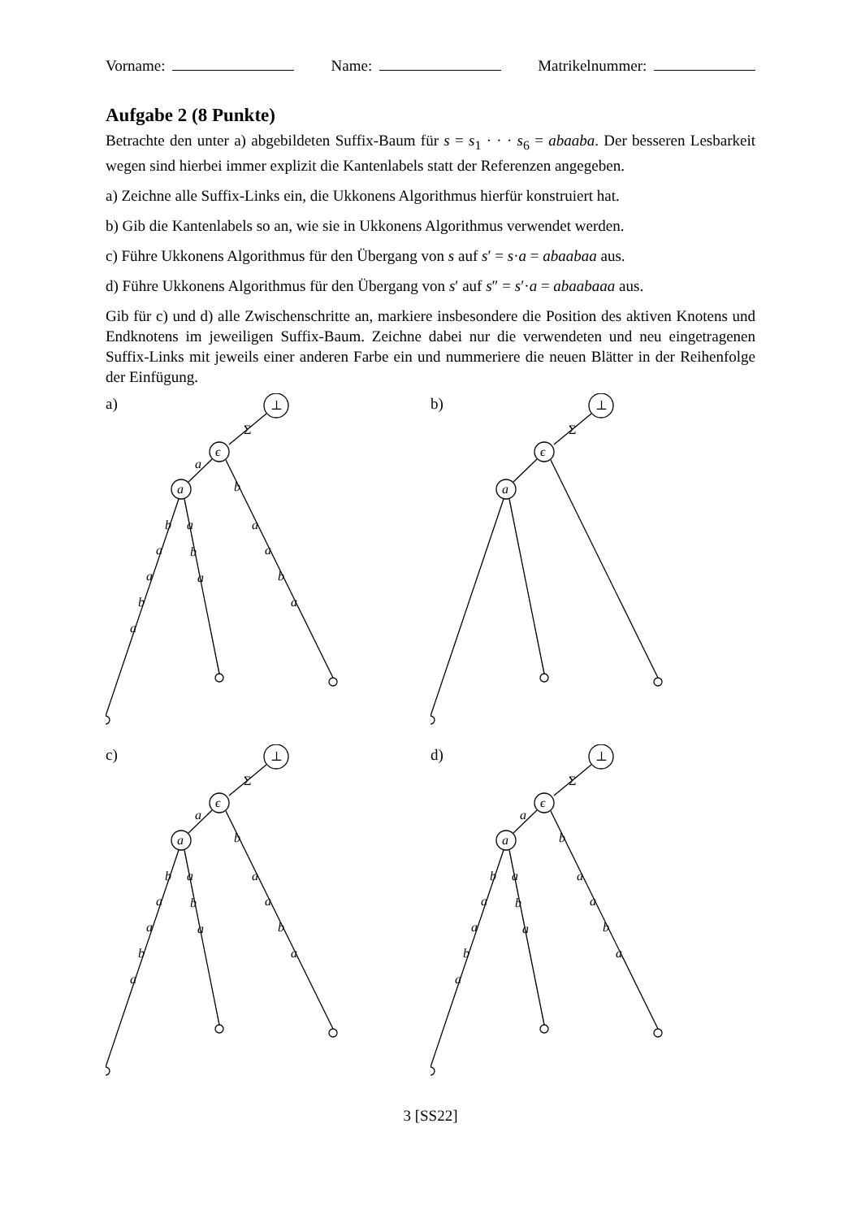Vorname: Name: Matrikelnummer:
Aufgabe 2 (8 Punkte)
Betrachte den unter a) abgebildeten Suffix-Baum für s = s<sub>1</sub> · · · s<sub>6</sub> = abaaba. Der besseren Lesbarkeit wegen sind hierbei immer explizit die Kantenlabels statt der Referenzen angegeben.
a) Zeichne alle Suffix-Links ein, die Ukkonens Algorithmus hierfür konstruiert hat.
b) Gib die Kantenlabels so an, wie sie in Ukkonens Algorithmus verwendet werden.
c) Führe Ukkonens Algorithmus für den Übergang von s auf s′ = s·a = abaabaa aus.
d) Führe Ukkonens Algorithmus für den Übergang von s′ auf s″ = s′·a = abaabaaa aus.
Gib für c) und d) alle Zwischenschritte an, markiere insbesondere die Position des aktiven Knotens und Endknotens im jeweiligen Suffix-Baum. Zeichne dabei nur die verwendeten und neu eingetragenen Suffix-Links mit jeweils einer anderen Farbe ein und nummeriere die neuen Blätter in der Reihenfolge der Einfügung.
a)
⊥
ϵ
a
Σ
a
b
b
a
a
b
a
a
b
a
a
a
b
a
b)
⊥
ϵ
a
Σ
c)
⊥
ϵ
a
Σ
a
b
b
a
a
b
a
a
b
a
a
a
b
a
d)
⊥
ϵ
a
Σ
a
b
b
a
a
b
a
a
b
a
a
a
b
a
3 [SS22]